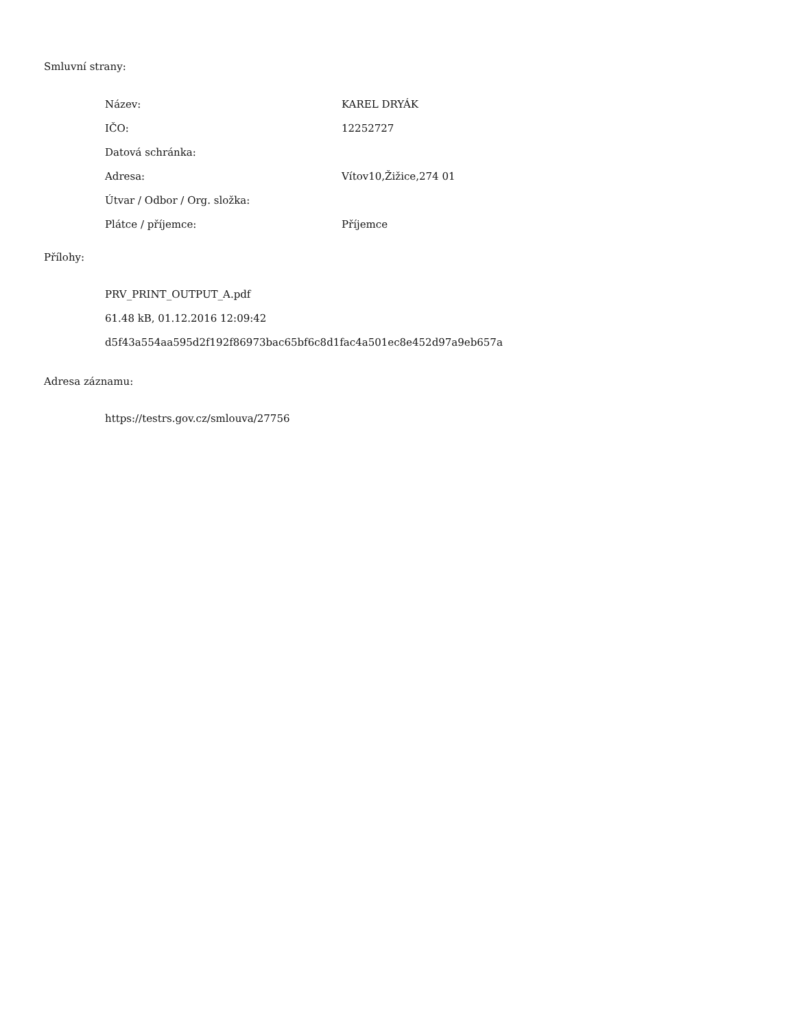Smluvní strany:
| Název: | KAREL DRYÁK |
| IČO: | 12252727 |
| Datová schránka: | |
| Adresa: | Vítov10,Žižice,274 01 |
| Útvar / Odbor / Org. složka: | |
| Plátce / příjemce: | Příjemce |
Přílohy:
PRV_PRINT_OUTPUT_A.pdf
61.48 kB, 01.12.2016 12:09:42
d5f43a554aa595d2f192f86973bac65bf6c8d1fac4a501ec8e452d97a9eb657a
Adresa záznamu:
https://testrs.gov.cz/smlouva/27756